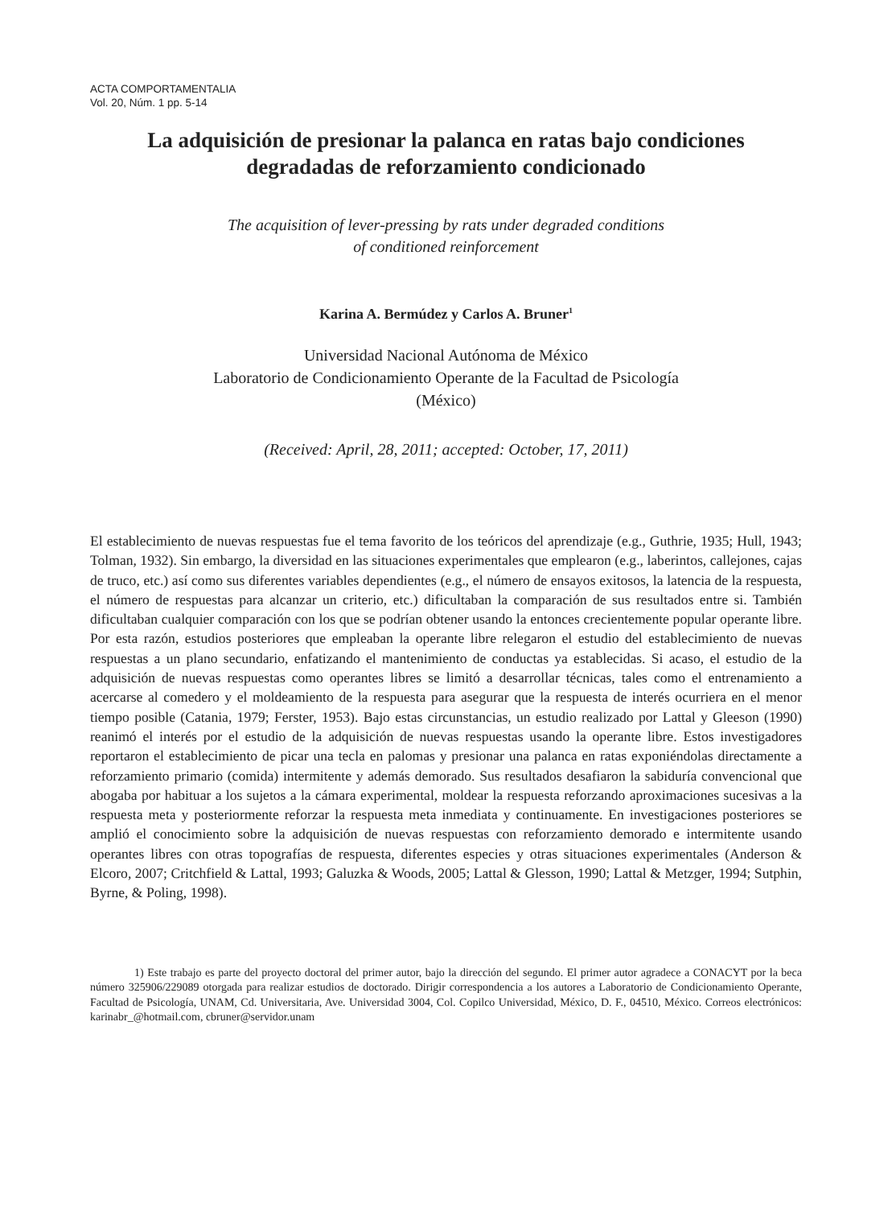ACTA COMPORTAMENTALIA
Vol. 20, Núm. 1 pp. 5-14
La adquisición de presionar la palanca en ratas bajo condiciones
degradadas de reforzamiento condicionado
The acquisition of lever-pressing by rats under degraded conditions
of conditioned reinforcement
Karina A. Bermúdez y Carlos A. Bruner<sup>1</sup>
Universidad Nacional Autónoma de México
Laboratorio de Condicionamiento Operante de la Facultad de Psicología
(México)
(Received: April, 28, 2011; accepted: October, 17, 2011)
El establecimiento de nuevas respuestas fue el tema favorito de los teóricos del aprendizaje (e.g., Guthrie, 1935; Hull, 1943; Tolman, 1932). Sin embargo, la diversidad en las situaciones experimentales que emplearon (e.g., laberintos, callejones, cajas de truco, etc.) así como sus diferentes variables dependientes (e.g., el número de ensayos exitosos, la latencia de la respuesta, el número de respuestas para alcanzar un criterio, etc.) dificultaban la comparación de sus resultados entre si. También dificultaban cualquier comparación con los que se podrían obtener usando la entonces crecientemente popular operante libre. Por esta razón, estudios posteriores que empleaban la operante libre relegaron el estudio del establecimiento de nuevas respuestas a un plano secundario, enfatizando el mantenimiento de conductas ya establecidas. Si acaso, el estudio de la adquisición de nuevas respuestas como operantes libres se limitó a desarrollar técnicas, tales como el entrenamiento a acercarse al comedero y el moldeamiento de la respuesta para asegurar que la respuesta de interés ocurriera en el menor tiempo posible (Catania, 1979; Ferster, 1953). Bajo estas circunstancias, un estudio realizado por Lattal y Gleeson (1990) reanimó el interés por el estudio de la adquisición de nuevas respuestas usando la operante libre. Estos investigadores reportaron el establecimiento de picar una tecla en palomas y presionar una palanca en ratas exponiéndolas directamente a reforzamiento primario (comida) intermitente y además demorado. Sus resultados desafiaron la sabiduría convencional que abogaba por habituar a los sujetos a la cámara experimental, moldear la respuesta reforzando aproximaciones sucesivas a la respuesta meta y posteriormente reforzar la respuesta meta inmediata y continuamente. En investigaciones posteriores se amplió el conocimiento sobre la adquisición de nuevas respuestas con reforzamiento demorado e intermitente usando operantes libres con otras topografías de respuesta, diferentes especies y otras situaciones experimentales (Anderson & Elcoro, 2007; Critchfield & Lattal, 1993; Galuzka & Woods, 2005; Lattal & Glesson, 1990; Lattal & Metzger, 1994; Sutphin, Byrne, & Poling, 1998).
1) Este trabajo es parte del proyecto doctoral del primer autor, bajo la dirección del segundo. El primer autor agradece a CONACYT por la beca número 325906/229089 otorgada para realizar estudios de doctorado. Dirigir correspondencia a los autores a Laboratorio de Condicionamiento Operante, Facultad de Psicología, UNAM, Cd. Universitaria, Ave. Universidad 3004, Col. Copilco Universidad, México, D. F., 04510, México. Correos electrónicos: karinabr_@hotmail.com, cbruner@servidor.unam